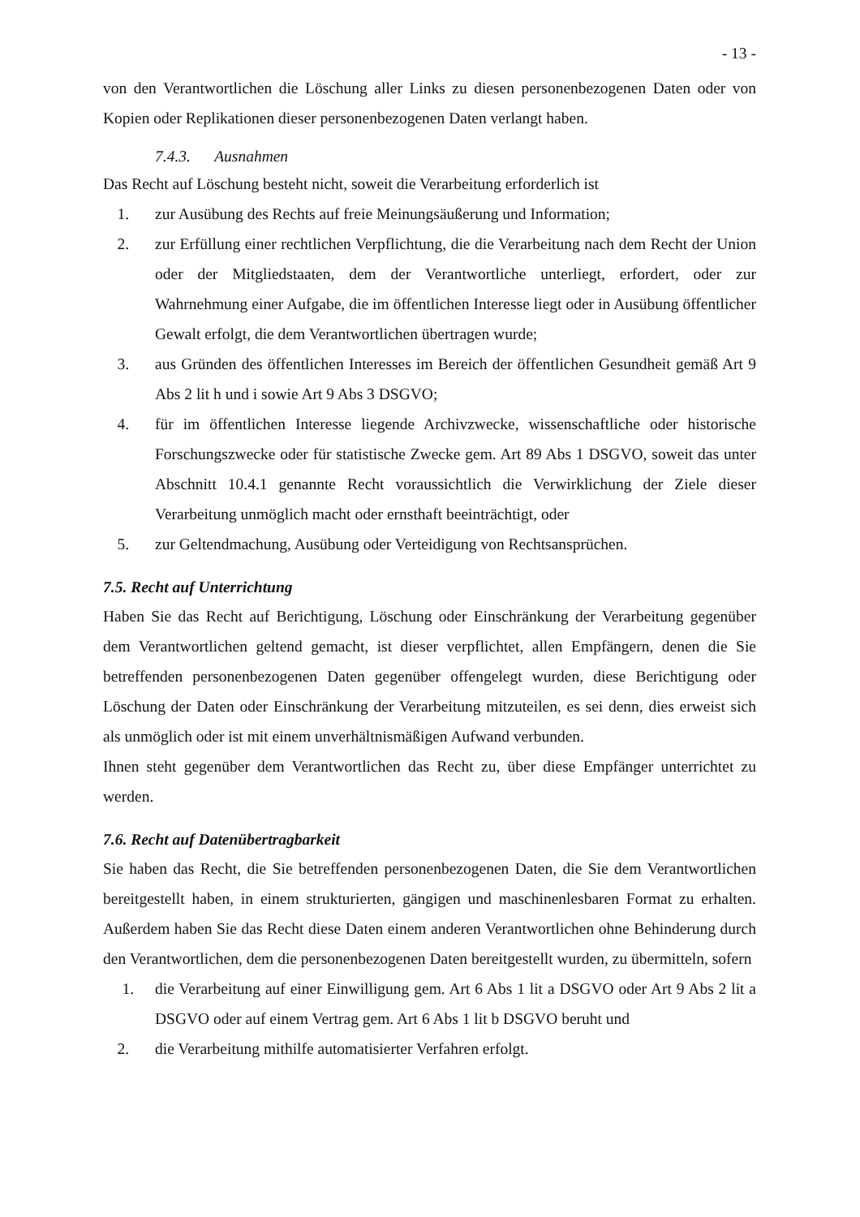- 13 -
von den Verantwortlichen die Löschung aller Links zu diesen personenbezogenen Daten oder von Kopien oder Replikationen dieser personenbezogenen Daten verlangt haben.
7.4.3. Ausnahmen
Das Recht auf Löschung besteht nicht, soweit die Verarbeitung erforderlich ist
1. zur Ausübung des Rechts auf freie Meinungsäußerung und Information;
2. zur Erfüllung einer rechtlichen Verpflichtung, die die Verarbeitung nach dem Recht der Union oder der Mitgliedstaaten, dem der Verantwortliche unterliegt, erfordert, oder zur Wahrnehmung einer Aufgabe, die im öffentlichen Interesse liegt oder in Ausübung öffentlicher Gewalt erfolgt, die dem Verantwortlichen übertragen wurde;
3. aus Gründen des öffentlichen Interesses im Bereich der öffentlichen Gesundheit gemäß Art 9 Abs 2 lit h und i sowie Art 9 Abs 3 DSGVO;
4. für im öffentlichen Interesse liegende Archivzwecke, wissenschaftliche oder historische Forschungszwecke oder für statistische Zwecke gem. Art 89 Abs 1 DSGVO, soweit das unter Abschnitt 10.4.1 genannte Recht voraussichtlich die Verwirklichung der Ziele dieser Verarbeitung unmöglich macht oder ernsthaft beeinträchtigt, oder
5. zur Geltendmachung, Ausübung oder Verteidigung von Rechtsansprüchen.
7.5. Recht auf Unterrichtung
Haben Sie das Recht auf Berichtigung, Löschung oder Einschränkung der Verarbeitung gegenüber dem Verantwortlichen geltend gemacht, ist dieser verpflichtet, allen Empfängern, denen die Sie betreffenden personenbezogenen Daten gegenüber offengelegt wurden, diese Berichtigung oder Löschung der Daten oder Einschränkung der Verarbeitung mitzuteilen, es sei denn, dies erweist sich als unmöglich oder ist mit einem unverhältnismäßigen Aufwand verbunden.
Ihnen steht gegenüber dem Verantwortlichen das Recht zu, über diese Empfänger unterrichtet zu werden.
7.6. Recht auf Datenübertragbarkeit
Sie haben das Recht, die Sie betreffenden personenbezogenen Daten, die Sie dem Verantwortlichen bereitgestellt haben, in einem strukturierten, gängigen und maschinenlesbaren Format zu erhalten. Außerdem haben Sie das Recht diese Daten einem anderen Verantwortlichen ohne Behinderung durch den Verantwortlichen, dem die personenbezogenen Daten bereitgestellt wurden, zu übermitteln, sofern
1. die Verarbeitung auf einer Einwilligung gem. Art 6 Abs 1 lit a DSGVO oder Art 9 Abs 2 lit a DSGVO oder auf einem Vertrag gem. Art 6 Abs 1 lit b DSGVO beruht und
2. die Verarbeitung mithilfe automatisierter Verfahren erfolgt.